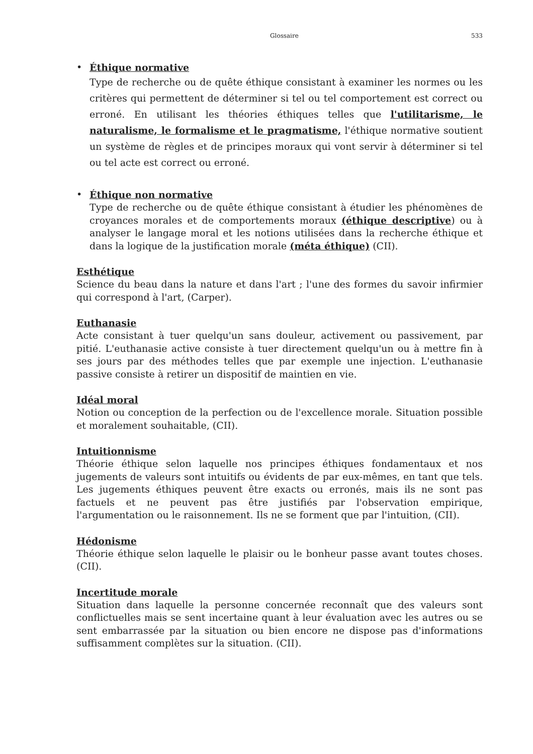Glossaire 533
•
Éthique normative
Type de recherche ou de quête éthique consistant à examiner les normes ou les critères qui permettent de déterminer si tel ou tel comportement est correct ou erroné. En utilisant les théories éthiques telles que l'utilitarisme, le naturalisme, le formalisme et le pragmatisme, l'éthique normative soutient un système de règles et de principes moraux qui vont servir à déterminer si tel ou tel acte est correct ou erroné.
•
Éthique non normative
Type de recherche ou de quête éthique consistant à étudier les phénomènes de croyances morales et de comportements moraux (éthique descriptive) ou à analyser le langage moral et les notions utilisées dans la recherche éthique et dans la logique de la justification morale (méta éthique) (CII).
Esthétique
Science du beau dans la nature et dans l'art ; l'une des formes du savoir infirmier qui correspond à l'art, (Carper).
Euthanasie
Acte consistant à tuer quelqu'un sans douleur, activement ou passivement, par pitié. L'euthanasie active consiste à tuer directement quelqu'un ou à mettre fin à ses jours par des méthodes telles que par exemple une injection. L'euthanasie passive consiste à retirer un dispositif de maintien en vie.
Idéal moral
Notion ou conception de la perfection ou de l'excellence morale. Situation possible et moralement souhaitable, (CII).
Intuitionnisme
Théorie éthique selon laquelle nos principes éthiques fondamentaux et nos jugements de valeurs sont intuitifs ou évidents de par eux-mêmes, en tant que tels. Les jugements éthiques peuvent être exacts ou erronés, mais ils ne sont pas factuels et ne peuvent pas être justifiés par l'observation empirique, l'argumentation ou le raisonnement. Ils ne se forment que par l'intuition, (CII).
Hédonisme
Théorie éthique selon laquelle le plaisir ou le bonheur passe avant toutes choses. (CII).
Incertitude morale
Situation dans laquelle la personne concernée reconnaît que des valeurs sont conflictuelles mais se sent incertaine quant à leur évaluation avec les autres ou se sent embarrassée par la situation ou bien encore ne dispose pas d'informations suffisamment complètes sur la situation. (CII).